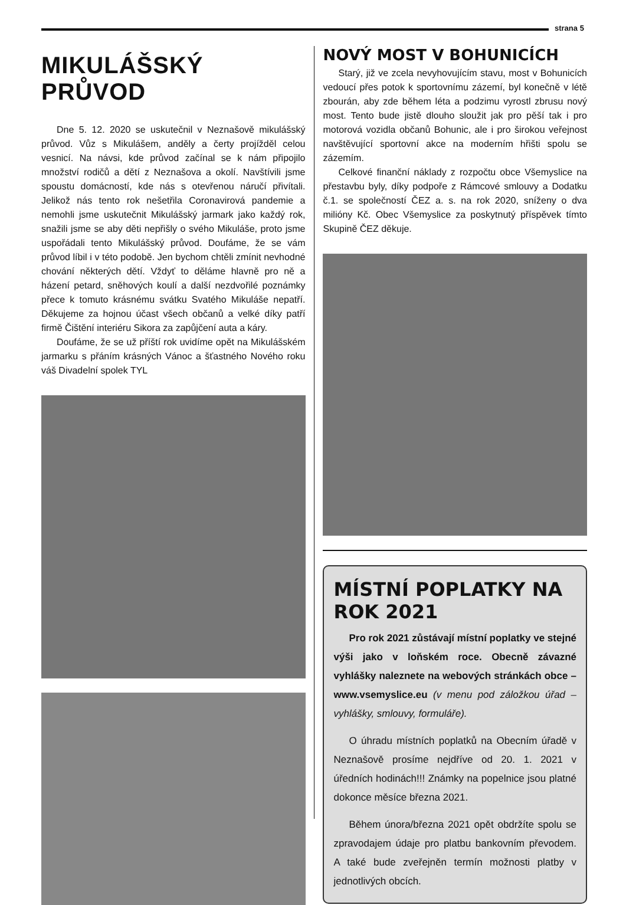strana 5
MIKULÁŠSKÝ PRŮVOD
Dne 5. 12. 2020 se uskutečnil v Neznašově mikulášský průvod. Vůz s Mikulášem, anděly a čerty projížděl celou vesnicí. Na návsi, kde průvod začínal se k nám připojilo množství rodičů a dětí z Neznašova a okolí. Navštívili jsme spoustu domácností, kde nás s otevřenou náručí přivítali. Jelikož nás tento rok nešetřila Coronavirová pandemie a nemohli jsme uskutečnit Mikulášský jarmark jako každý rok, snažili jsme se aby děti nepřišly o svého Mikuláše, proto jsme uspořádali tento Mikulášský průvod. Doufáme, že se vám průvod líbil i v této podobě. Jen bychom chtěli zmínit nevhodné chování některých dětí. Vždyť to děláme hlavně pro ně a házení petard, sněhových koulí a další nezdvořilé poznámky přece k tomuto krásnému svátku Svatého Mikuláše nepatří. Děkujeme za hojnou účast všech občanů a velké díky patří firmě Čištění interiéru Sikora za zapůjčení auta a káry.
Doufáme, že se už příští rok uvidíme opět na Mikulášském jarmarku s přáním krásných Vánoc a šťastného Nového roku váš Divadelní spolek TYL
NOVÝ MOST V BOHUNICÍCH
Starý, již ve zcela nevyhovujícím stavu, most v Bohunicích vedoucí přes potok k sportovnímu zázemí, byl konečně v létě zbourán, aby zde během léta a podzimu vyrostl zbrusu nový most. Tento bude jistě dlouho sloužit jak pro pěší tak i pro motorová vozidla občanů Bohunic, ale i pro širokou veřejnost navštěvující sportovní akce na moderním hřišti spolu se zázemím.
Celkové finanční náklady z rozpočtu obce Všemyslice na přestavbu byly, díky podpoře z Rámcové smlouvy a Dodatku č.1. se společností ČEZ a. s. na rok 2020, sníženy o dva milióny Kč. Obec Všemyslice za poskytnutý příspěvek tímto Skupině ČEZ děkuje.
MÍSTNÍ POPLATKY NA ROK 2021
Pro rok 2021 zůstávají místní poplatky ve stejné výši jako v loňském roce. Obecně závazné vyhlášky naleznete na webových stránkách obce – www.vsemyslice.eu (v menu pod záložkou úřad – vyhlášky, smlouvy, formuláře).
O úhradu místních poplatků na Obecním úřadě v Neznašově prosíme nejdříve od 20. 1. 2021 v úředních hodinách!!! Známky na popelnice jsou platné dokonce měsíce března 2021.
Během února/března 2021 opět obdržíte spolu se zpravodajem údaje pro platbu bankovním převodem. A také bude zveřejněn termín možnosti platby v jednotlivých obcích.